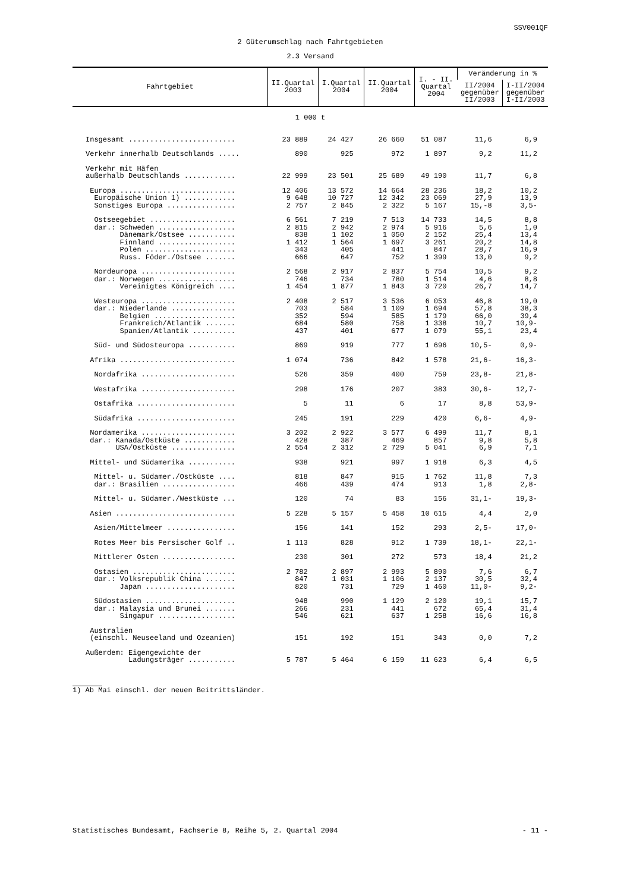SSV001QF
2 Güterumschlag nach Fahrtgebieten
2.3 Versand
| Fahrtgebiet | II.Quartal 2003 | I.Quartal 2004 | II.Quartal 2004 | I. - II. Quartal 2004 | Veränderung in % | |
| --- | --- | --- | --- | --- | --- | --- |
| | | | | | II/2004 gegenüber II/2003 | I-II/2004 gegenüber I-II/2003 |
| 1 000 t | | | | | | |
| Insgesamt ......................... | 23 889 | 24 427 | 26 660 | 51 087 | 11,6 | 6,9 |
| Verkehr innerhalb Deutschlands ..... | 890 | 925 | 972 | 1 897 | 9,2 | 11,2 |
| Verkehr mit Häfen | | | | | | |
| außerhalb Deutschlands ............ | 22 999 | 23 501 | 25 689 | 49 190 | 11,7 | 6,8 |
| Europa ........................... | 12 406 | 13 572 | 14 664 | 28 236 | 18,2 | 10,2 |
| Europäische Union 1) ............ | 9 648 | 10 727 | 12 342 | 23 069 | 27,9 | 13,9 |
| Sonstiges Europa ................ | 2 757 | 2 845 | 2 322 | 5 167 | 15,-8 | 3,5- |
| Ostseegebiet .................... | 6 561 | 7 219 | 7 513 | 14 733 | 14,5 | 8,8 |
| dar.: Schweden .................. | 2 815 | 2 942 | 2 974 | 5 916 | 5,6 | 1,0 |
| Dänemark/Ostsee ........... | 838 | 1 102 | 1 050 | 2 152 | 25,4 | 13,4 |
| Finnland .................. | 1 412 | 1 564 | 1 697 | 3 261 | 20,2 | 14,8 |
| Polen ..................... | 343 | 405 | 441 | 847 | 28,7 | 16,9 |
| Russ. Föder./Ostsee ....... | 666 | 647 | 752 | 1 399 | 13,0 | 9,2 |
| Nordeuropa ...................... | 2 568 | 2 917 | 2 837 | 5 754 | 10,5 | 9,2 |
| dar.: Norwegen .................. | 746 | 734 | 780 | 1 514 | 4,6 | 8,8 |
| Vereinigtes Königreich .... | 1 454 | 1 877 | 1 843 | 3 720 | 26,7 | 14,7 |
| Westeuropa ...................... | 2 408 | 2 517 | 3 536 | 6 053 | 46,8 | 19,0 |
| dar.: Niederlande ............... | 703 | 584 | 1 109 | 1 694 | 57,8 | 38,3 |
| Belgien ................... | 352 | 594 | 585 | 1 179 | 66,0 | 39,4 |
| Frankreich/Atlantik ....... | 684 | 580 | 758 | 1 338 | 10,7 | 10,9- |
| Spanien/Atlantik .......... | 437 | 401 | 677 | 1 079 | 55,1 | 23,4 |
| Süd- und Südosteuropa ........... | 869 | 919 | 777 | 1 696 | 10,5- | 0,9- |
| Afrika ........................... | 1 074 | 736 | 842 | 1 578 | 21,6- | 16,3- |
| Nordafrika ...................... | 526 | 359 | 400 | 759 | 23,8- | 21,8- |
| Westafrika ...................... | 298 | 176 | 207 | 383 | 30,6- | 12,7- |
| Ostafrika ....................... | 5 | 11 | 6 | 17 | 8,8 | 53,9- |
| Südafrika ....................... | 245 | 191 | 229 | 420 | 6,6- | 4,9- |
| Nordamerika ...................... | 3 202 | 2 922 | 3 577 | 6 499 | 11,7 | 8,1 |
| dar.: Kanada/Ostküste ............ | 428 | 387 | 469 | 857 | 9,8 | 5,8 |
| USA/Ostküste ............... | 2 554 | 2 312 | 2 729 | 5 041 | 6,9 | 7,1 |
| Mittel- und Südamerika ........... | 938 | 921 | 997 | 1 918 | 6,3 | 4,5 |
| Mittel- u. Südamer./Ostküste .... | 818 | 847 | 915 | 1 762 | 11,8 | 7,3 |
| dar.: Brasilien ................. | 466 | 439 | 474 | 913 | 1,8 | 2,8- |
| Mittel- u. Südamer./Westküste ... | 120 | 74 | 83 | 156 | 31,1- | 19,3- |
| Asien ............................ | 5 228 | 5 157 | 5 458 | 10 615 | 4,4 | 2,0 |
| Asien/Mittelmeer ................ | 156 | 141 | 152 | 293 | 2,5- | 17,0- |
| Rotes Meer bis Persischer Golf .. | 1 113 | 828 | 912 | 1 739 | 18,1- | 22,1- |
| Mittlerer Osten ................. | 230 | 301 | 272 | 573 | 18,4 | 21,2 |
| Ostasien ........................ | 2 782 | 2 897 | 2 993 | 5 890 | 7,6 | 6,7 |
| dar.: Volksrepublik China ....... | 847 | 1 031 | 1 106 | 2 137 | 30,5 | 32,4 |
| Japan ..................... | 820 | 731 | 729 | 1 460 | 11,0- | 9,2- |
| Südostasien ..................... | 948 | 990 | 1 129 | 2 120 | 19,1 | 15,7 |
| dar.: Malaysia und Brunei ....... | 266 | 231 | 441 | 672 | 65,4 | 31,4 |
| Singapur .................. | 546 | 621 | 637 | 1 258 | 16,6 | 16,8 |
| Australien | | | | | | |
| (einschl. Neuseeland und Ozeanien) | 151 | 192 | 151 | 343 | 0,0 | 7,2 |
| Außerdem: Eigengewichte der | | | | | | |
| Ladungsträger ........... | 5 787 | 5 464 | 6 159 | 11 623 | 6,4 | 6,5 |
1) Ab Mai einschl. der neuen Beitrittsländer.
Statistisches Bundesamt, Fachserie 8, Reihe 5, 2. Quartal 2004 - 11 -